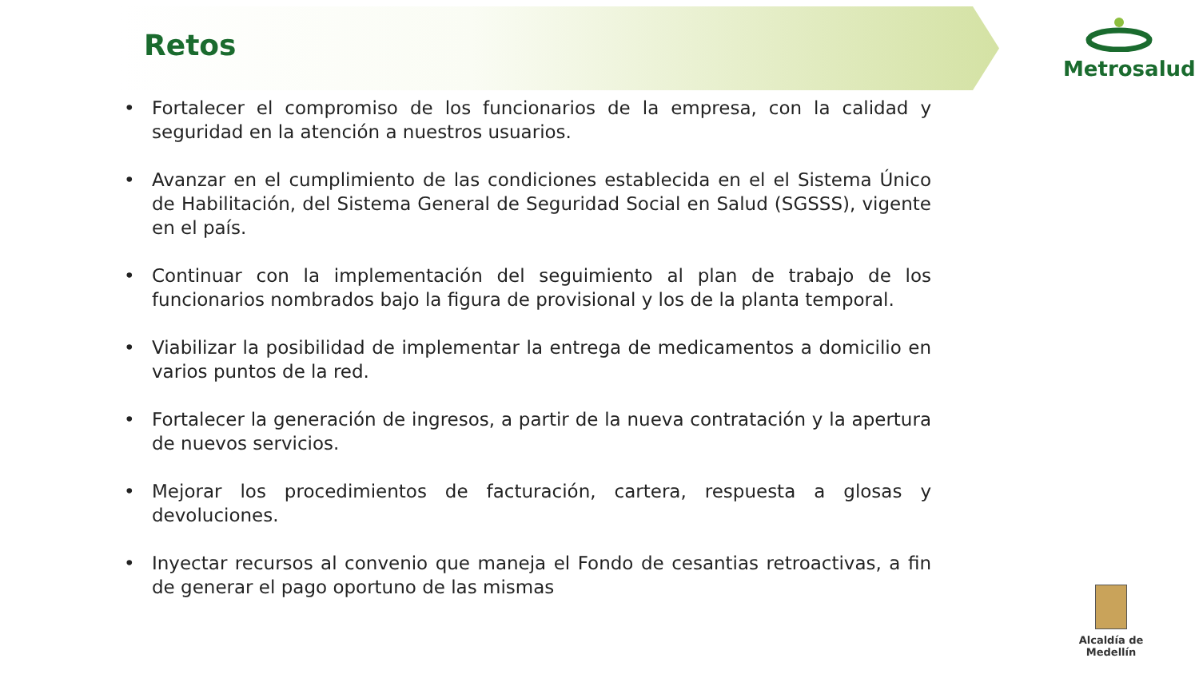Metrosalud
Retos
• Fortalecer el compromiso de los funcionarios de la empresa, con la calidad y seguridad en la atención a nuestros usuarios.
• Avanzar en el cumplimiento de las condiciones establecida en el el Sistema Único de Habilitación, del Sistema General de Seguridad Social en Salud (SGSSS), vigente en el país.
• Continuar con la implementación del seguimiento al plan de trabajo de los funcionarios nombrados bajo la figura de provisional y los de la planta temporal.
• Viabilizar la posibilidad de implementar la entrega de medicamentos a domicilio en varios puntos de la red.
• Fortalecer la generación de ingresos, a partir de la nueva contratación y la apertura de nuevos servicios.
• Mejorar los procedimientos de facturación, cartera, respuesta a glosas y devoluciones.
• Inyectar recursos al convenio que maneja el Fondo de cesantias retroactivas, a fin de generar el pago oportuno de las mismas
Alcaldía de Medellín